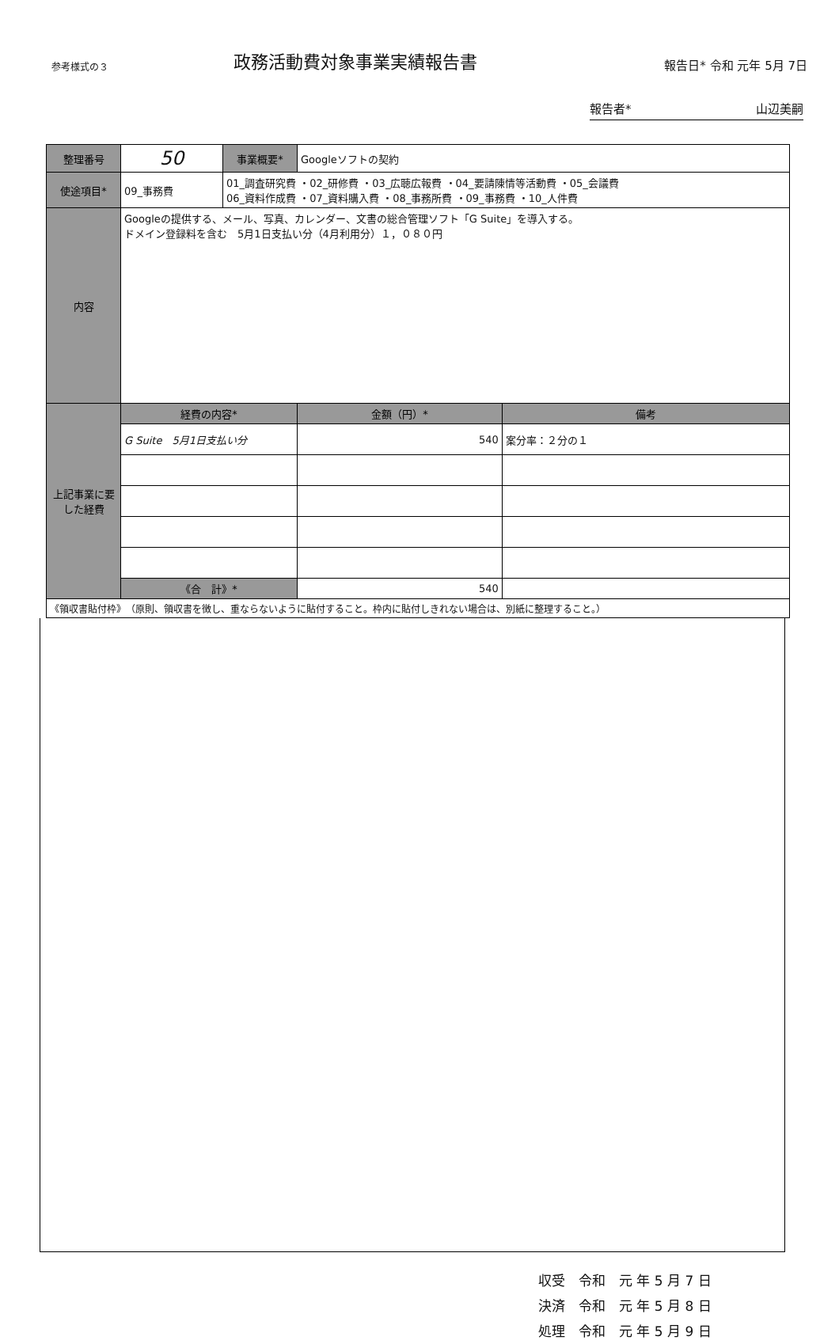参考様式の３
政務活動費対象事業実績報告書
報告日* 令和 元年 5月 7日
報告者* 山辺美嗣
| 整理番号 | 50 | 事業概要* | Googleソフトの契約 | |
| 使途項目* | 09_事務費 | 01_調査研究費 ・02_研修費 ・03_広聴広報費 ・04_要請陳情等活動費 ・05_会議費 06_資料作成費 ・07_資料購入費 ・08_事務所費 ・09_事務費 ・10_人件費 | | |
| 内容 | Googleの提供する、メール、写真、カレンダー、文書の総合管理ソフト「G Suite」を導入する。 ドメイン登録料を含む 5月1日支払い分（4月利用分）１，０８０円 | | | |
| 上記事業に要した経費 | 経費の内容* | | 金額（円）* | 備考 |
| | G Suite 5月1日支払い分 | | 540 | 案分率：２分の１ |
| | 《合 計》* | | 540 | |
| 《領収書貼付枠》 （原則、領収書を徴し、重ならないように貼付すること。枠内に貼付しきれない場合は、別紙に整理すること。） | | | | |
収受　令和　元 年 5 月 7 日
決済　令和　元 年 5 月 8 日
処理　令和　元 年 5 月 9 日